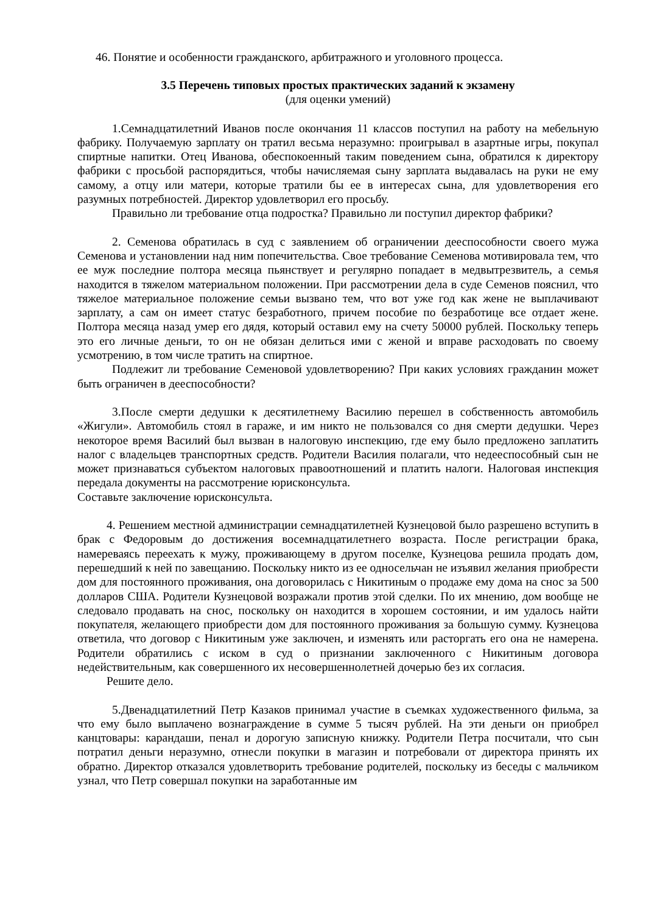46. Понятие и особенности гражданского, арбитражного и уголовного процесса.
3.5 Перечень типовых простых практических заданий к экзамену
(для оценки умений)
1.Семнадцатилетний Иванов после окончания 11 классов поступил на работу на мебельную фабрику. Получаемую зарплату он тратил весьма неразумно: проигрывал в азартные игры, покупал спиртные напитки. Отец Иванова, обеспокоенный таким поведением сына, обратился к директору фабрики с просьбой распорядиться, чтобы начисляемая сыну зарплата выдавалась на руки не ему самому, а отцу или матери, которые тратили бы ее в интересах сына, для удовлетворения его разумных потребностей. Директор удовлетворил его просьбу.
Правильно ли требование отца подростка? Правильно ли поступил директор фабрики?
2. Семенова обратилась в суд с заявлением об ограничении дееспособности своего мужа Семенова и установлении над ним попечительства. Свое требование Семенова мотивировала тем, что ее муж последние полтора месяца пьянствует и регулярно попадает в медвытрезвитель, а семья находится в тяжелом материальном положении. При рассмотрении дела в суде Семенов пояснил, что тяжелое материальное положение семьи вызвано тем, что вот уже год как жене не выплачивают зарплату, а сам он имеет статус безработного, причем пособие по безработице все отдает жене. Полтора месяца назад умер его дядя, который оставил ему на счету 50000 рублей. Поскольку теперь это его личные деньги, то он не обязан делиться ими с женой и вправе расходовать по своему усмотрению, в том числе тратить на спиртное.
Подлежит ли требование Семеновой удовлетворению? При каких условиях гражданин может быть ограничен в дееспособности?
3.После смерти дедушки к десятилетнему Василию перешел в собственность автомобиль «Жигули». Автомобиль стоял в гараже, и им никто не пользовался со дня смерти дедушки. Через некоторое время Василий был вызван в налоговую инспекцию, где ему было предложено заплатить налог с владельцев транспортных средств. Родители Василия полагали, что недееспособный сын не может признаваться субъектом налоговых правоотношений и платить налоги. Налоговая инспекция передала документы на рассмотрение юрисконсульта.
Составьте заключение юрисконсульта.
4. Решением местной администрации семнадцатилетней Кузнецовой было разрешено вступить в брак с Федоровым до достижения восемнадцатилетнего возраста. После регистрации брака, намереваясь переехать к мужу, проживающему в другом поселке, Кузнецова решила продать дом, перешедший к ней по завещанию. Поскольку никто из ее односельчан не изъявил желания приобрести дом для постоянного проживания, она договорилась с Никитиным о продаже ему дома на снос за 500 долларов США. Родители Кузнецовой возражали против этой сделки. По их мнению, дом вообще не следовало продавать на снос, поскольку он находится в хорошем состоянии, и им удалось найти покупателя, желающего приобрести дом для постоянного проживания за большую сумму. Кузнецова ответила, что договор с Никитиным уже заключен, и изменять или расторгать его она не намерена. Родители обратились с иском в суд о признании заключенного с Никитиным договора недействительным, как совершенного их несовершеннолетней дочерью без их согласия.
Решите дело.
5.Двенадцатилетний Петр Казаков принимал участие в съемках художественного фильма, за что ему было выплачено вознаграждение в сумме 5 тысяч рублей. На эти деньги он приобрел канцтовары: карандаши, пенал и дорогую записную книжку. Родители Петра посчитали, что сын потратил деньги неразумно, отнесли покупки в магазин и потребовали от директора принять их обратно. Директор отказался удовлетворить требование родителей, поскольку из беседы с мальчиком узнал, что Петр совершал покупки на заработанные им